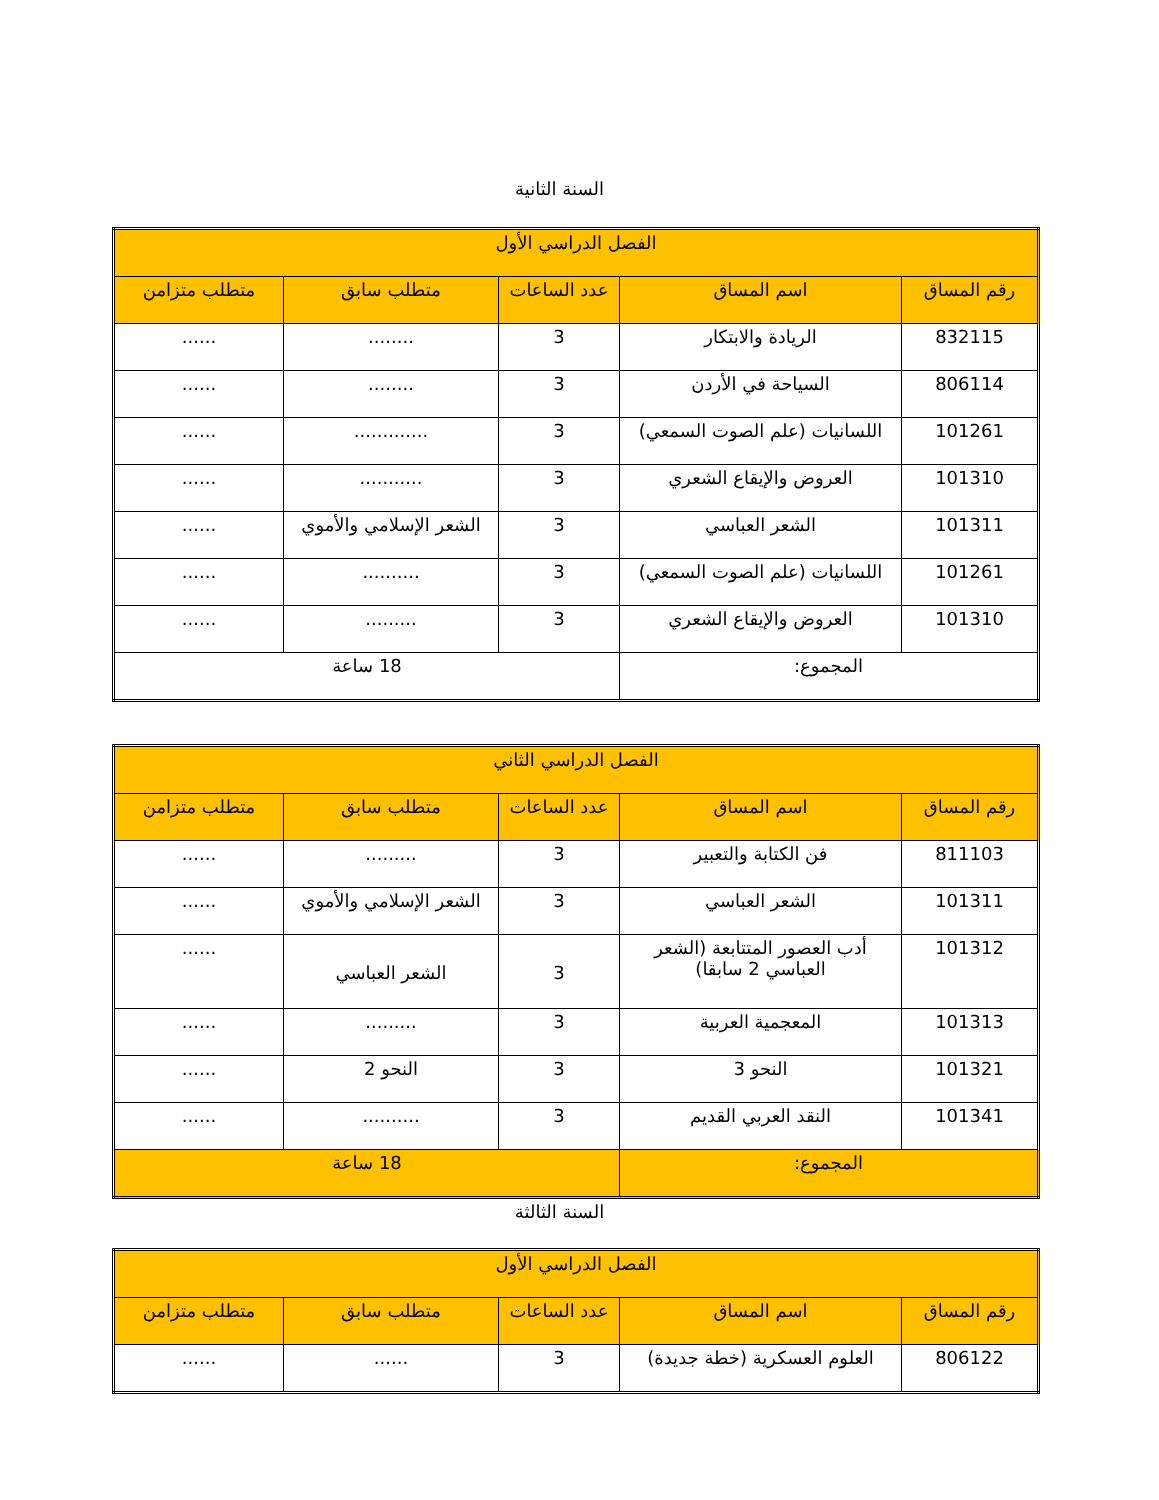السنة الثانية
| الفصل الدراسي الأول | | | | |
| --- | --- | --- | --- | --- |
| رقم المساق | اسم المساق | عدد الساعات | متطلب سابق | متطلب متزامن |
| 832115 | الريادة والابتكار | 3 | ........ | ...... |
| 806114 | السياحة في الأردن | 3 | ........ | ...... |
| 101261 | اللسانيات (علم الصوت السمعي) | 3 | ............. | ...... |
| 101310 | العروض والإيقاع الشعري | 3 | ........... | ...... |
| 101311 | الشعر العباسي | 3 | الشعر الإسلامي والأموي | ...... |
| 101261 | اللسانيات (علم الصوت السمعي) | 3 | .......... | ...... |
| 101310 | العروض والإيقاع الشعري | 3 | ......... | ...... |
| المجموع: | | 18 ساعة | | |
| الفصل الدراسي الثاني | | | | |
| --- | --- | --- | --- | --- |
| رقم المساق | اسم المساق | عدد الساعات | متطلب سابق | متطلب متزامن |
| 811103 | فن الكتابة والتعبير | 3 | ......... | ...... |
| 101311 | الشعر العباسي | 3 | الشعر الإسلامي والأموي | ...... |
| 101312 | أدب العصور المتتابعة (الشعر العباسي 2 سابقا) | 3 | الشعر العباسي | ...... |
| 101313 | المعجمية العربية | 3 | ......... | ...... |
| 101321 | النحو 3 | 3 | النحو 2 | ...... |
| 101341 | النقد العربي القديم | 3 | .......... | ...... |
| المجموع: | | 18 ساعة | | |
السنة الثالثة
| الفصل الدراسي الأول | | | | |
| --- | --- | --- | --- | --- |
| رقم المساق | اسم المساق | عدد الساعات | متطلب سابق | متطلب متزامن |
| 806122 | العلوم العسكرية (خطة جديدة) | 3 | ...... | ...... |